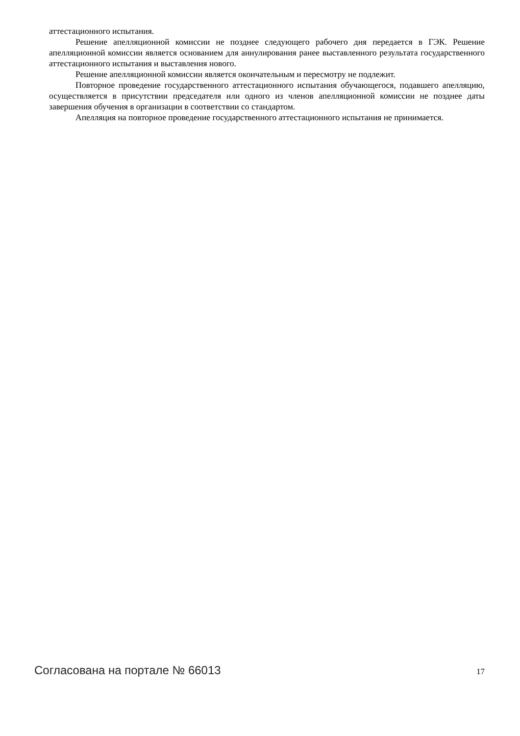аттестационного испытания.
Решение апелляционной комиссии не позднее следующего рабочего дня передается в ГЭК. Решение апелляционной комиссии является основанием для аннулирования ранее выставленного результата государственного аттестационного испытания и выставления нового.
Решение апелляционной комиссии является окончательным и пересмотру не подлежит.
Повторное проведение государственного аттестационного испытания обучающегося, подавшего апелляцию, осуществляется в присутствии председателя или одного из членов апелляционной комиссии не позднее даты завершения обучения в организации в соответствии со стандартом.
Апелляция на повторное проведение государственного аттестационного испытания не принимается.
Согласована на портале № 66013 17